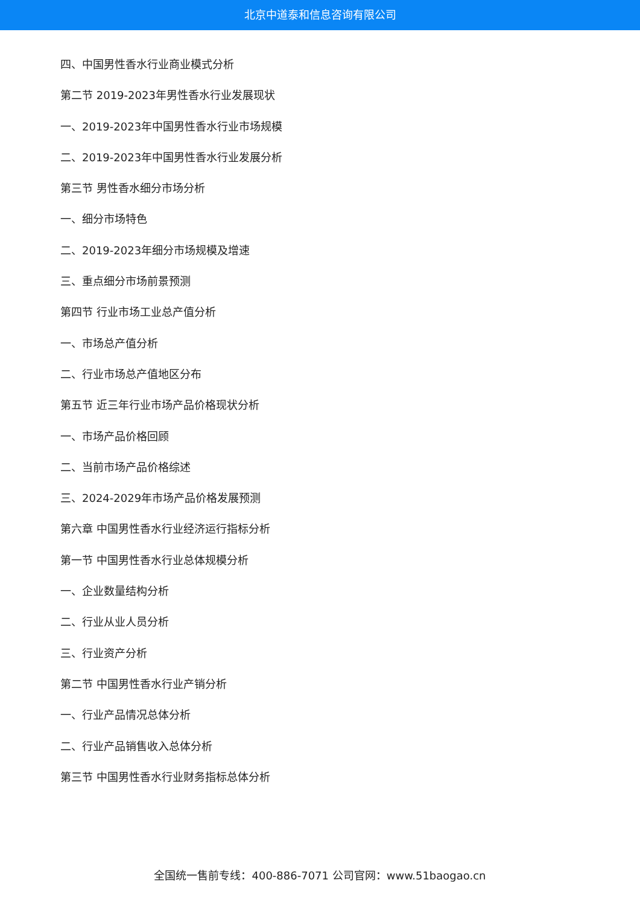北京中道泰和信息咨询有限公司
四、中国男性香水行业商业模式分析
第二节 2019-2023年男性香水行业发展现状
一、2019-2023年中国男性香水行业市场规模
二、2019-2023年中国男性香水行业发展分析
第三节 男性香水细分市场分析
一、细分市场特色
二、2019-2023年细分市场规模及增速
三、重点细分市场前景预测
第四节 行业市场工业总产值分析
一、市场总产值分析
二、行业市场总产值地区分布
第五节 近三年行业市场产品价格现状分析
一、市场产品价格回顾
二、当前市场产品价格综述
三、2024-2029年市场产品价格发展预测
第六章 中国男性香水行业经济运行指标分析
第一节 中国男性香水行业总体规模分析
一、企业数量结构分析
二、行业从业人员分析
三、行业资产分析
第二节 中国男性香水行业产销分析
一、行业产品情况总体分析
二、行业产品销售收入总体分析
第三节 中国男性香水行业财务指标总体分析
全国统一售前专线：400-886-7071 公司官网：www.51baogao.cn